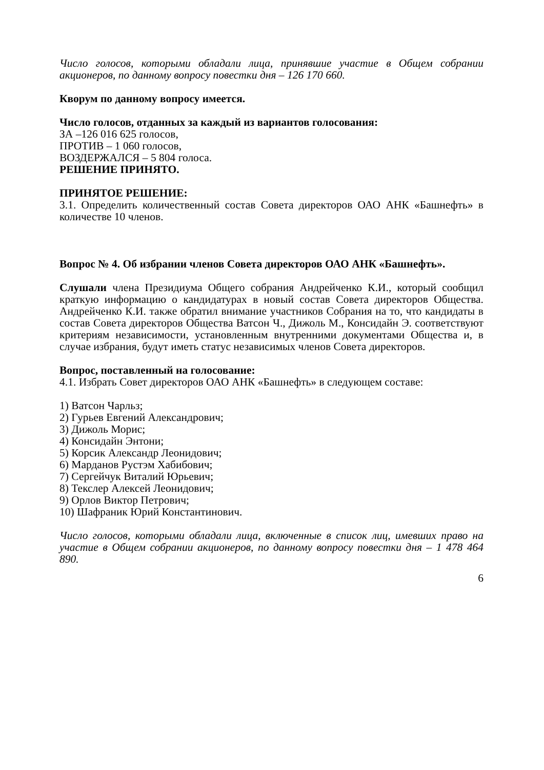Число голосов, которыми обладали лица, принявшие участие в Общем собрании акционеров, по данному вопросу повестки дня – 126 170 660.
Кворум по данному вопросу имеется.
Число голосов, отданных за каждый из вариантов голосования:
ЗА –126 016 625 голосов,
ПРОТИВ – 1 060 голосов,
ВОЗДЕРЖАЛСЯ – 5 804 голоса.
РЕШЕНИЕ ПРИНЯТО.
ПРИНЯТОЕ РЕШЕНИЕ:
3.1. Определить количественный состав Совета директоров ОАО АНК «Башнефть» в количестве 10 членов.
Вопрос № 4. Об избрании членов Совета директоров ОАО АНК «Башнефть».
Слушали члена Президиума Общего собрания Андрейченко К.И., который сообщил краткую информацию о кандидатурах в новый состав Совета директоров Общества. Андрейченко К.И. также обратил внимание участников Собрания на то, что кандидаты в состав Совета директоров Общества Ватсон Ч., Дижоль М., Консидайн Э. соответствуют критериям независимости, установленным внутренними документами Общества и, в случае избрания, будут иметь статус независимых членов Совета директоров.
Вопрос, поставленный на голосование:
4.1. Избрать Совет директоров ОАО АНК «Башнефть» в следующем составе:
1) Ватсон Чарльз;
2) Гурьев Евгений Александрович;
3) Дижоль Морис;
4) Консидайн Энтони;
5) Корсик Александр Леонидович;
6) Марданов Рустэм Хабибович;
7) Сергейчук Виталий Юрьевич;
8) Текслер Алексей Леонидович;
9) Орлов Виктор Петрович;
10) Шафраник Юрий Константинович.
Число голосов, которыми обладали лица, включенные в список лиц, имевших право на участие в Общем собрании акционеров, по данному вопросу повестки дня – 1 478 464 890.
6